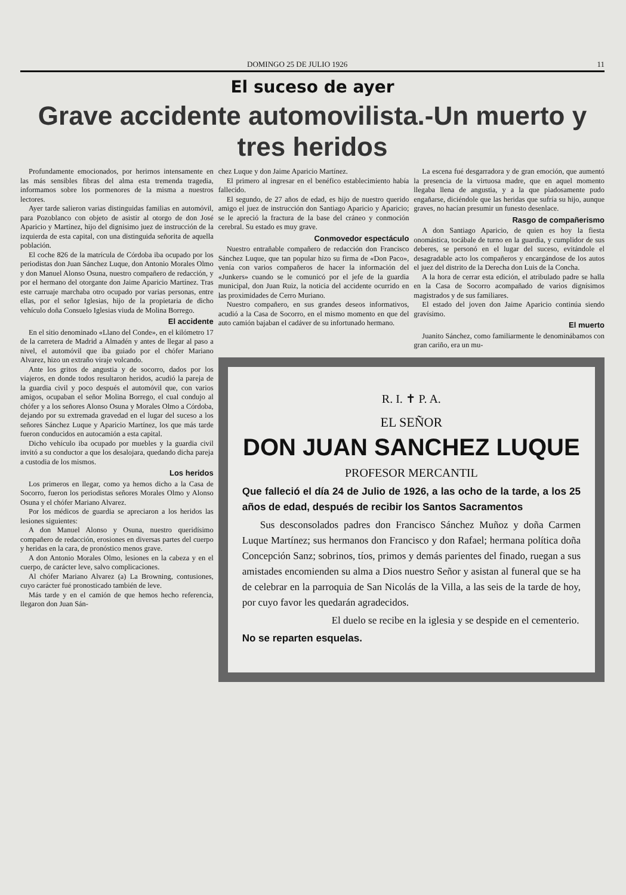DOMINGO 25 DE JULIO 1926 11
El suceso de ayer
Grave accidente automovilista.-Un muerto y tres heridos
Profundamente emocionados, por herirnos intensamente en las más sensibles fibras del alma esta tremenda tragedia, informamos sobre los pormenores de la misma a nuestros lectores.
Ayer tarde salieron varias distinguidas familias en automóvil, para Pozoblanco con objeto de asistir al otorgo de don José Aparicio y Martínez, hijo del dignísimo juez de instrucción de la izquierda de esta capital, con una distinguida señorita de aquella población.
El coche 826 de la matrícula de Córdoba iba ocupado por los periodistas don Juan Sánchez Luque, don Antonio Morales Olmo y don Manuel Alonso Osuna, nuestro compañero de redacción, y por el hermano del otorgante don Jaime Aparicio Martínez. Tras este carruaje marchaba otro ocupado por varias personas, entre ellas, por el señor Iglesias, hijo de la propietaria de dicho vehículo doña Consuelo Iglesias viuda de Molina Borrego.
El accidente
En el sitio denominado «Llano del Conde», en el kilómetro 17 de la carretera de Madrid a Almadén y antes de llegar al paso a nivel, el automóvil que iba guiado por el chófer Mariano Alvarez, hizo un extraño viraje volcando.
Ante los gritos de angustia y de socorro, dados por los viajeros, en donde todos resultaron heridos, acudió la pareja de la guardia civil y poco después el automóvil que, con varios amigos, ocupaban el señor Molina Borrego, el cual condujo al chófer y a los señores Alonso Osuna y Morales Olmo a Córdoba, dejando por su extremada gravedad en el lugar del suceso a los señores Sánchez Luque y Aparicio Martínez, los que más tarde fueron conducidos en autocamión a esta capital.
Dicho vehículo iba ocupado por muebles y la guardia civil invitó a su conductor a que los desalojara, quedando dicha pareja a custodia de los mismos.
Los heridos
Los primeros en llegar, como ya hemos dicho a la Casa de Socorro, fueron los periodistas señores Morales Olmo y Alonso Osuna y el chófer Mariano Alvarez.
Por los médicos de guardia se apreciaron a los heridos las lesiones siguientes:
A don Manuel Alonso y Osuna, nuestro queridísimo compañero de redacción, erosiones en diversas partes del cuerpo y heridas en la cara, de pronóstico menos grave.
A don Antonio Morales Olmo, lesiones en la cabeza y en el cuerpo, de carácter leve, salvo complicaciones.
Al chófer Mariano Alvarez (a) La Browning, contusiones, cuyo carácter fué pronosticado también de leve.
Más tarde y en el camión de que hemos hecho referencia, llegaron don Juan Sán-
chez Luque y don Jaime Aparicio Martínez.
El primero al ingresar en el benéfico establecimiento había fallecido.
El segundo, de 27 años de edad, es hijo de nuestro querido amigo el juez de instrucción don Santiago Aparicio y Aparicio; se le apreció la fractura de la base del cráneo y conmoción cerebral. Su estado es muy grave.
Conmovedor espectáculo
Nuestro entrañable compañero de redacción don Francisco Sánchez Luque, que tan popular hizo su firma de «Don Paco», venía con varios compañeros de hacer la información del «Junkers» cuando se le comunicó por el jefe de la guardia municipal, don Juan Ruiz, la noticia del accidente ocurrido en las proximidades de Cerro Muriano.
Nuestro compañero, en sus grandes deseos informativos, acudió a la Casa de Socorro, en el mismo momento en que del auto camión bajaban el cadáver de su infortunado hermano.
La escena fué desgarradora y de gran emoción, que aumentó la presencia de la virtuosa madre, que en aquel momento llegaba llena de angustia, y a la que piadosamente pudo engañarse, diciéndole que las heridas que sufría su hijo, aunque graves, no hacían presumir un funesto desenlace.
Rasgo de compañerismo
A don Santiago Aparicio, de quien es hoy la fiesta onomástica, tocábale de turno en la guardia, y cumplidor de sus deberes, se personó en el lugar del suceso, evitándole el desagradable acto los compañeros y encargándose de los autos el juez del distrito de la Derecha don Luis de la Concha.
A la hora de cerrar esta edición, el atribulado padre se halla en la Casa de Socorro acompañado de varios dignísimos magistrados y de sus familiares.
El estado del joven don Jaime Aparicio continúa siendo gravísimo.
El muerto
Juanito Sánchez, como familiarmente le denominábamos con gran cariño, era un mu-
R. I. ✝ P. A.
EL SEÑOR
DON JUAN SANCHEZ LUQUE
PROFESOR MERCANTIL
Que falleció el día 24 de Julio de 1926, a las ocho de la tarde, a los 25 años de edad, después de recibir los Santos Sacramentos
Sus desconsolados padres don Francisco Sánchez Muñoz y doña Carmen Luque Martínez; sus hermanos don Francisco y don Rafael; hermana política doña Concepción Sanz; sobrinos, tíos, primos y demás parientes del finado, ruegan a sus amistades encomienden su alma a Dios nuestro Señor y asistan al funeral que se ha de celebrar en la parroquia de San Nicolás de la Villa, a las seis de la tarde de hoy, por cuyo favor les quedarán agradecidos.
El duelo se recibe en la iglesia y se despide en el cementerio.
No se reparten esquelas.